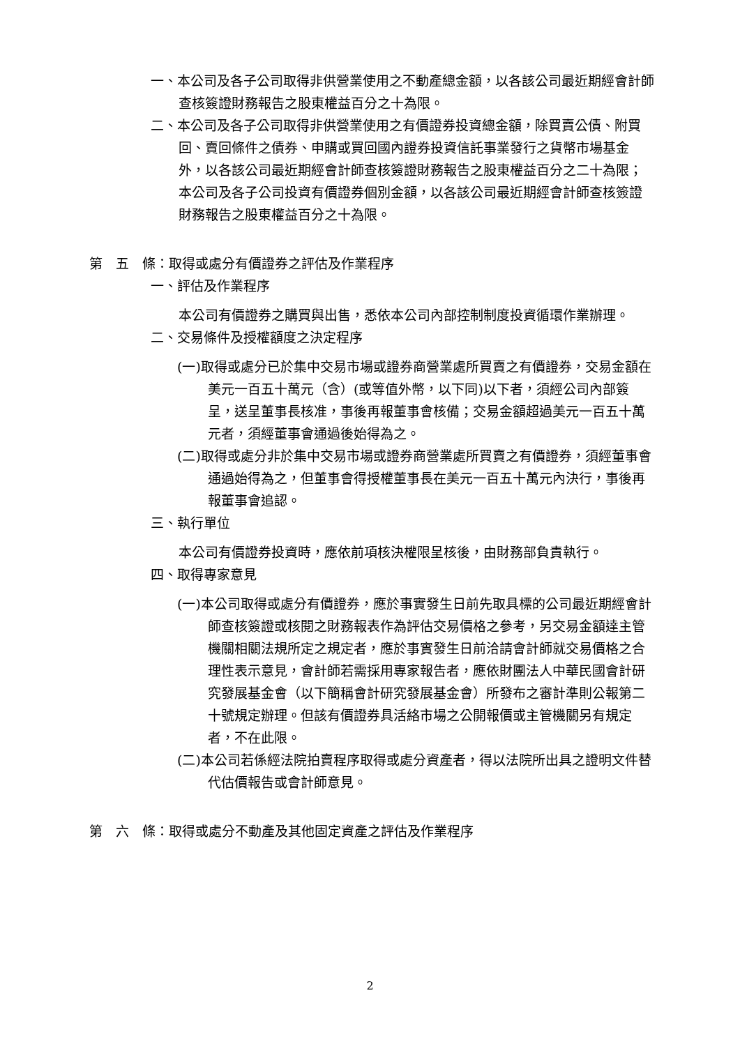一、本公司及各子公司取得非供營業使用之不動產總金額，以各該公司最近期經會計師查核簽證財務報告之股東權益百分之十為限。
二、本公司及各子公司取得非供營業使用之有價證券投資總金額，除買賣公債、附買回、賣回條件之債券、申購或買回國內證券投資信託事業發行之貨幣市場基金外，以各該公司最近期經會計師查核簽證財務報告之股東權益百分之二十為限；本公司及各子公司投資有價證券個別金額，以各該公司最近期經會計師查核簽證財務報告之股東權益百分之十為限。
第　五　條：取得或處分有價證券之評估及作業程序
一、評估及作業程序
本公司有價證券之購買與出售，悉依本公司內部控制制度投資循環作業辦理。
二、交易條件及授權額度之決定程序
(一)取得或處分已於集中交易市場或證券商營業處所買賣之有價證券，交易金額在美元一百五十萬元（含）(或等值外幣，以下同)以下者，須經公司內部簽呈，送呈董事長核准，事後再報董事會核備；交易金額超過美元一百五十萬元者，須經董事會通過後始得為之。
(二)取得或處分非於集中交易市場或證券商營業處所買賣之有價證券，須經董事會通過始得為之，但董事會得授權董事長在美元一百五十萬元內決行，事後再報董事會追認。
三、執行單位
本公司有價證券投資時，應依前項核決權限呈核後，由財務部負責執行。
四、取得專家意見
(一)本公司取得或處分有價證券，應於事實發生日前先取具標的公司最近期經會計師查核簽證或核閱之財務報表作為評估交易價格之參考，另交易金額達主管機關相關法規所定之規定者，應於事實發生日前洽請會計師就交易價格之合理性表示意見，會計師若需採用專家報告者，應依財團法人中華民國會計研究發展基金會（以下簡稱會計研究發展基金會）所發布之審計準則公報第二十號規定辦理。但該有價證券具活絡市場之公開報價或主管機關另有規定者，不在此限。
(二)本公司若係經法院拍賣程序取得或處分資產者，得以法院所出具之證明文件替代估價報告或會計師意見。
第　六　條：取得或處分不動產及其他固定資產之評估及作業程序
2